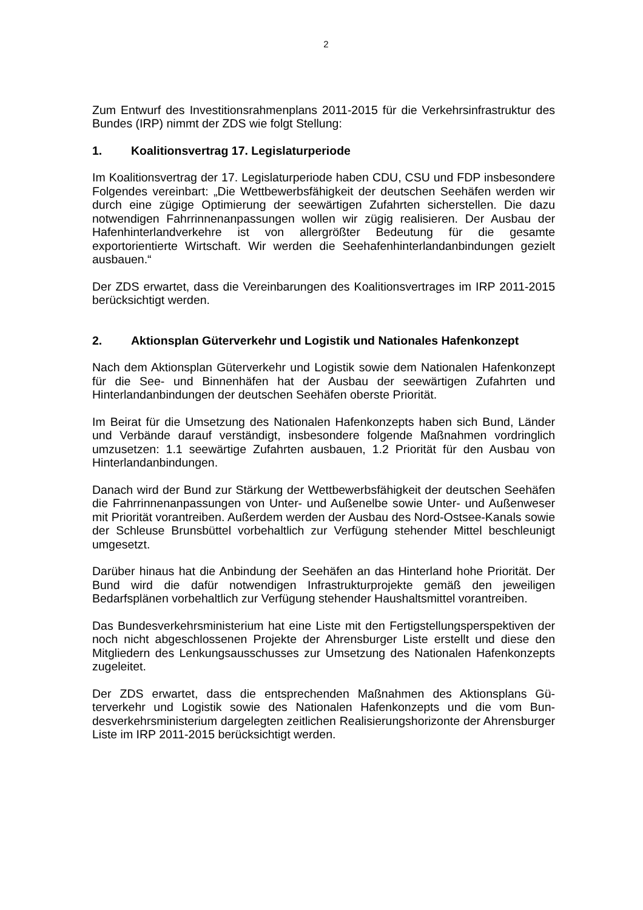2
Zum Entwurf des Investitionsrahmenplans 2011-2015 für die Verkehrsinfra­struktur des Bundes (IRP) nimmt der ZDS wie folgt Stellung:
1. Koalitionsvertrag 17. Legislaturperiode
Im Koalitionsvertrag der 17. Legislaturperiode haben CDU, CSU und FDP ins­besondere Folgendes vereinbart: „Die Wettbewerbsfähigkeit der deutschen Seehäfen werden wir durch eine zügige Optimierung der seewärtigen Zufahrten sicherstellen. Die dazu notwendigen Fahrrinnenanpassungen wollen wir zügig realisieren. Der Ausbau der Hafenhinterlandverkehre ist von allergrößter Be­deutung für die gesamte exportorientierte Wirtschaft. Wir werden die Seehafen­hinterlandanbindungen gezielt ausbauen.“
Der ZDS erwartet, dass die Vereinbarungen des Koalitionsvertrages im IRP 2011-2015 berücksichtigt werden.
2. Aktionsplan Güterverkehr und Logistik und Nationales Hafenkon­zept
Nach dem Aktionsplan Güterverkehr und Logistik sowie dem Nationalen Hafen­konzept für die See- und Binnenhäfen hat der Ausbau der seewärtigen Zufahr­ten und Hinterlandanbindungen der deutschen Seehäfen oberste Priorität.
Im Beirat für die Umsetzung des Nationalen Hafenkonzepts haben sich Bund, Länder und Verbände darauf verständigt, insbesondere folgende Maßnahmen vordringlich umzusetzen: 1.1 seewärtige Zufahrten ausbauen, 1.2 Priorität für den Ausbau von Hinterlandanbindungen.
Danach wird der Bund zur Stärkung der Wettbewerbsfähigkeit der deutschen Seehäfen die Fahrrinnenanpassungen von Unter- und Außenelbe sowie Unter- und Außenweser mit Priorität vorantreiben. Außerdem werden der Ausbau des Nord-Ostsee-Kanals sowie der Schleuse Brunsbüttel vorbehaltlich zur Verfü­gung stehender Mittel beschleunigt umgesetzt.
Darüber hinaus hat die Anbindung der Seehäfen an das Hinterland hohe Priori­tät. Der Bund wird die dafür notwendigen Infrastrukturprojekte gemäß den je­weiligen Bedarfsplänen vorbehaltlich zur Verfügung stehender Haushaltsmittel vorantreiben.
Das Bundesverkehrsministerium hat eine Liste mit den Fertigstellungsperspek­tiven der noch nicht abgeschlossenen Projekte der Ahrensburger Liste erstellt und diese den Mitgliedern des Lenkungsausschusses zur Umsetzung des Nati­onalen Hafenkonzepts zugeleitet.
Der ZDS erwartet, dass die entsprechenden Maßnahmen des Aktionsplans Gü­terverkehr und Logistik sowie des Nationalen Hafenkonzepts und die vom Bun­desverkehrsministerium dargelegten zeitlichen Realisierungshorizonte der Ahrensburger Liste im IRP 2011-2015 berücksichtigt werden.